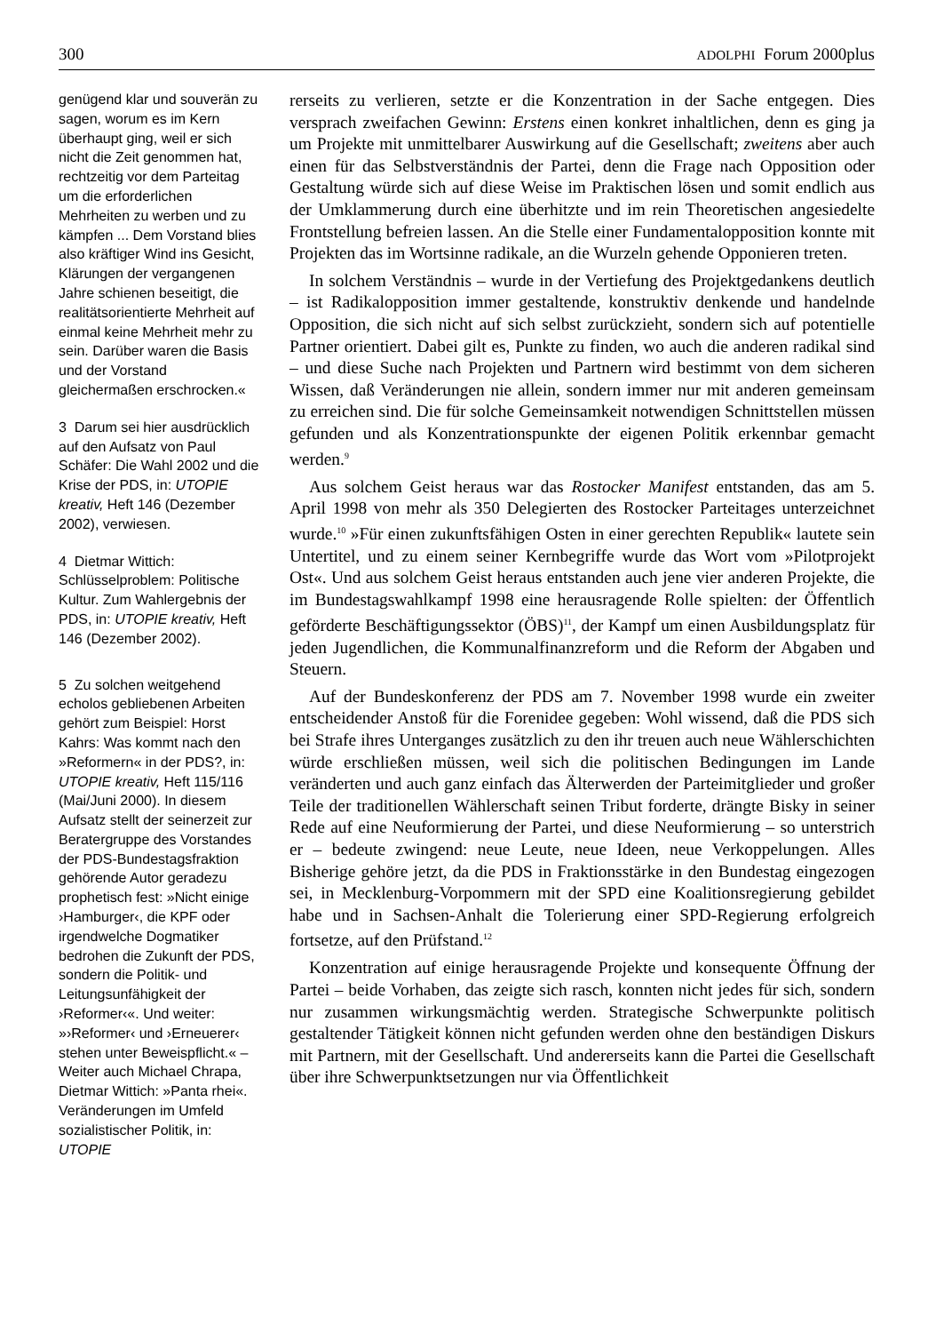300 ADOLPHI Forum 2000plus
genügend klar und souverän zu sagen, worum es im Kern überhaupt ging, weil er sich nicht die Zeit genommen hat, rechtzeitig vor dem Parteitag um die erforderlichen Mehrheiten zu werben und zu kämpfen ... Dem Vorstand blies also kräftiger Wind ins Gesicht, Klärungen der vergangenen Jahre schienen beseitigt, die realitätsorientierte Mehrheit auf einmal keine Mehrheit mehr zu sein. Darüber waren die Basis und der Vorstand gleichermaßen erschrocken.«
3 Darum sei hier ausdrücklich auf den Aufsatz von Paul Schäfer: Die Wahl 2002 und die Krise der PDS, in: UTOPIE kreativ, Heft 146 (Dezember 2002), verwiesen.
4 Dietmar Wittich: Schlüsselproblem: Politische Kultur. Zum Wahlergebnis der PDS, in: UTOPIE kreativ, Heft 146 (Dezember 2002).
5 Zu solchen weitgehend echolos gebliebenen Arbeiten gehört zum Beispiel: Horst Kahrs: Was kommt nach den »Reformern« in der PDS?, in: UTOPIE kreativ, Heft 115/116 (Mai/Juni 2000). In diesem Aufsatz stellt der seinerzeit zur Beratergruppe des Vorstandes der PDS-Bundestagsfraktion gehörende Autor geradezu prophetisch fest: »Nicht einige ›Hamburger‹, die KPF oder irgendwelche Dogmatiker bedrohen die Zukunft der PDS, sondern die Politik- und Leitungsunfähigkeit der ›Reformer‹«. Und weiter: »›Reformer‹ und ›Erneuerer‹ stehen unter Beweispflicht.« – Weiter auch Michael Chrapa, Dietmar Wittich: »Panta rhei«. Veränderungen im Umfeld sozialistischer Politik, in: UTOPIE
rerseits zu verlieren, setzte er die Konzentration in der Sache entgegen. Dies versprach zweifachen Gewinn: Erstens einen konkret inhaltlichen, denn es ging ja um Projekte mit unmittelbarer Auswirkung auf die Gesellschaft; zweitens aber auch einen für das Selbstverständnis der Partei, denn die Frage nach Opposition oder Gestaltung würde sich auf diese Weise im Praktischen lösen und somit endlich aus der Umklammerung durch eine überhitzte und im rein Theoretischen angesiedelte Frontstellung befreien lassen. An die Stelle einer Fundamentalopposition konnte mit Projekten das im Wortsinne radikale, an die Wurzeln gehende Opponieren treten.
In solchem Verständnis – wurde in der Vertiefung des Projektgedankens deutlich – ist Radikalopposition immer gestaltende, konstruktiv denkende und handelnde Opposition, die sich nicht auf sich selbst zurückzieht, sondern sich auf potentielle Partner orientiert. Dabei gilt es, Punkte zu finden, wo auch die anderen radikal sind – und diese Suche nach Projekten und Partnern wird bestimmt von dem sicheren Wissen, daß Veränderungen nie allein, sondern immer nur mit anderen gemeinsam zu erreichen sind. Die für solche Gemeinsamkeit notwendigen Schnittstellen müssen gefunden und als Konzentrationspunkte der eigenen Politik erkennbar gemacht werden.<sup>9</sup>
Aus solchem Geist heraus war das Rostocker Manifest entstanden, das am 5. April 1998 von mehr als 350 Delegierten des Rostocker Parteitages unterzeichnet wurde.<sup>10</sup> »Für einen zukunftsfähigen Osten in einer gerechten Republik« lautete sein Untertitel, und zu einem seiner Kernbegriffe wurde das Wort vom »Pilotprojekt Ost«. Und aus solchem Geist heraus entstanden auch jene vier anderen Projekte, die im Bundestagswahlkampf 1998 eine herausragende Rolle spielten: der Öffentlich geförderte Beschäftigungssektor (ÖBS)<sup>11</sup>, der Kampf um einen Ausbildungsplatz für jeden Jugendlichen, die Kommunalfinanzreform und die Reform der Abgaben und Steuern.
Auf der Bundeskonferenz der PDS am 7. November 1998 wurde ein zweiter entscheidender Anstoß für die Forenidee gegeben: Wohl wissend, daß die PDS sich bei Strafe ihres Unterganges zusätzlich zu den ihr treuen auch neue Wählerschichten würde erschließen müssen, weil sich die politischen Bedingungen im Lande veränderten und auch ganz einfach das Älterwerden der Parteimitglieder und großer Teile der traditionellen Wählerschaft seinen Tribut forderte, drängte Bisky in seiner Rede auf eine Neuformierung der Partei, und diese Neuformierung – so unterstrich er – bedeute zwingend: neue Leute, neue Ideen, neue Verkoppelungen. Alles Bisherige gehöre jetzt, da die PDS in Fraktionsstärke in den Bundestag eingezogen sei, in Mecklenburg-Vorpommern mit der SPD eine Koalitionsregierung gebildet habe und in Sachsen-Anhalt die Tolerierung einer SPD-Regierung erfolgreich fortsetze, auf den Prüfstand.<sup>12</sup>
Konzentration auf einige herausragende Projekte und konsequente Öffnung der Partei – beide Vorhaben, das zeigte sich rasch, konnten nicht jedes für sich, sondern nur zusammen wirkungsmächtig werden. Strategische Schwerpunkte politisch gestaltender Tätigkeit können nicht gefunden werden ohne den beständigen Diskurs mit Partnern, mit der Gesellschaft. Und andererseits kann die Partei die Gesellschaft über ihre Schwerpunktsetzungen nur via Öffentlichkeit